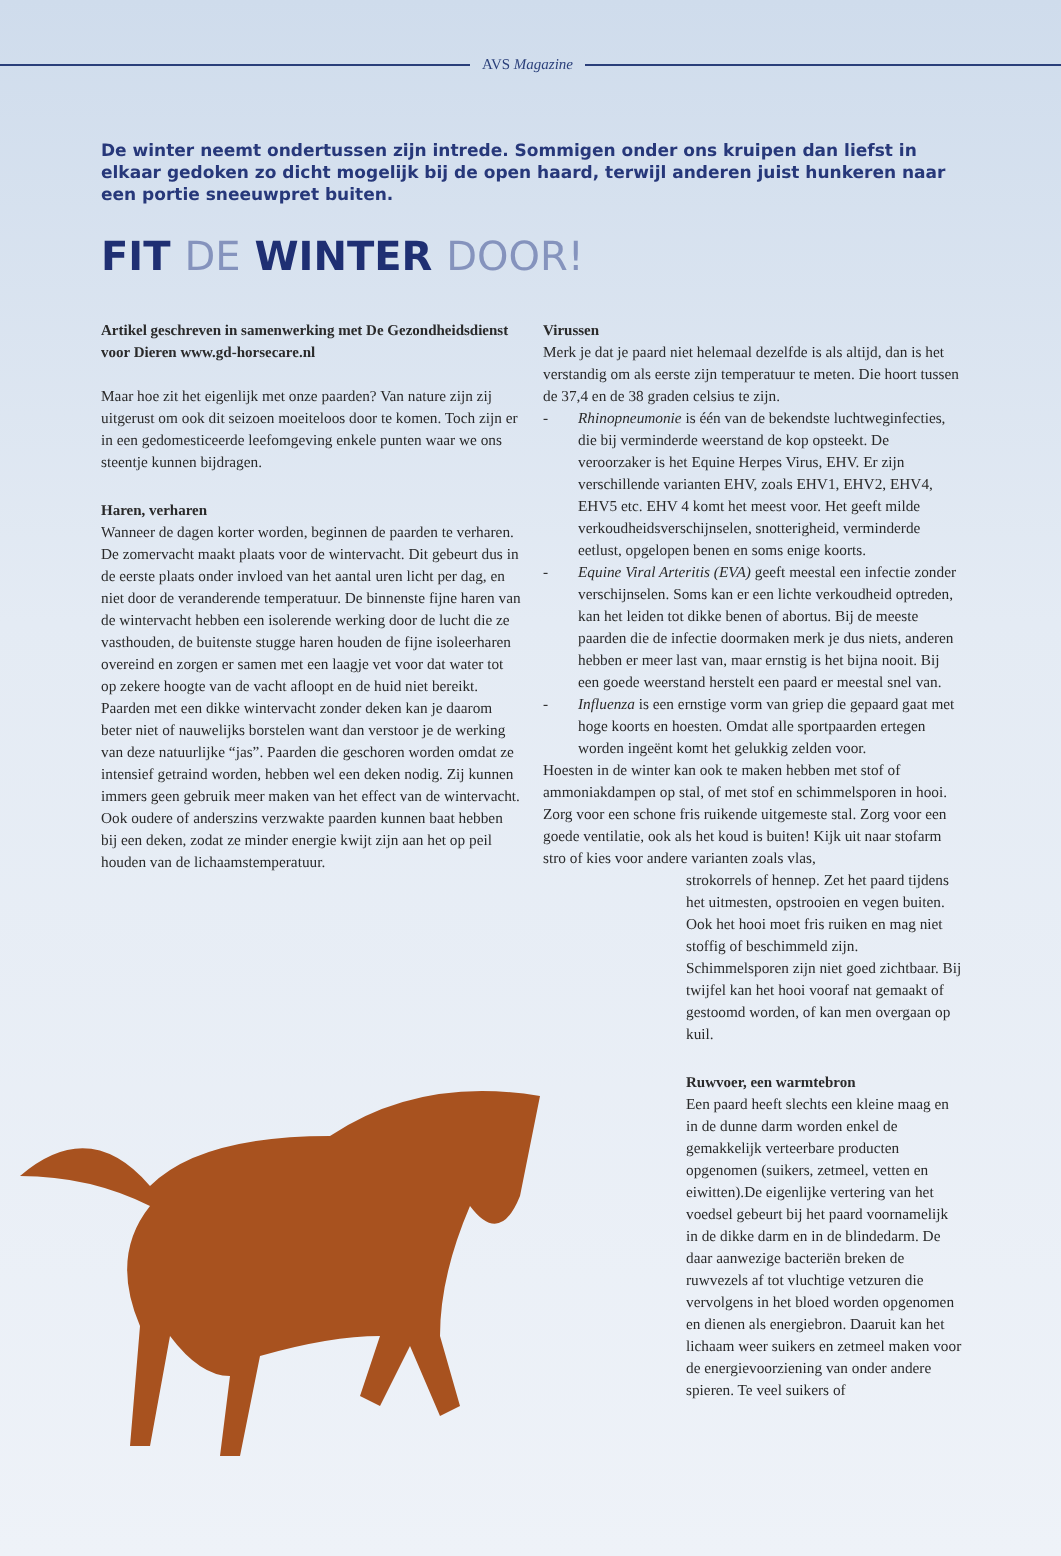AVS Magazine
De winter neemt ondertussen zijn intrede. Sommigen onder ons kruipen dan liefst in elkaar gedoken zo dicht mogelijk bij de open haard, terwijl anderen juist hunkeren naar een portie sneeuwpret buiten.
FIT DE WINTER DOOR!
Artikel geschreven in samenwerking met De Gezondheidsdienst voor Dieren www.gd-horsecare.nl
Maar hoe zit het eigenlijk met onze paarden? Van nature zijn zij uitgerust om ook dit seizoen moeiteloos door te komen. Toch zijn er in een gedomesticeerde leefomgeving enkele punten waar we ons steentje kunnen bijdragen.
Haren, verharen
Wanneer de dagen korter worden, beginnen de paarden te verharen. De zomervacht maakt plaats voor de wintervacht. Dit gebeurt dus in de eerste plaats onder invloed van het aantal uren licht per dag, en niet door de veranderende temperatuur. De binnenste fijne haren van de wintervacht hebben een isolerende werking door de lucht die ze vasthouden, de buitenste stugge haren houden de fijne isoleerharen overeind en zorgen er samen met een laagje vet voor dat water tot op zekere hoogte van de vacht afloopt en de huid niet bereikt. Paarden met een dikke wintervacht zonder deken kan je daarom beter niet of nauwelijks borstelen want dan verstoor je de werking van deze natuurlijke “jas”. Paarden die geschoren worden omdat ze intensief getraind worden, hebben wel een deken nodig. Zij kunnen immers geen gebruik meer maken van het effect van de wintervacht. Ook oudere of anderszins verzwakte paarden kunnen baat hebben bij een deken, zodat ze minder energie kwijt zijn aan het op peil houden van de lichaamstemperatuur.
Virussen
Merk je dat je paard niet helemaal dezelfde is als altijd, dan is het verstandig om als eerste zijn temperatuur te meten. Die hoort tussen de 37,4 en de 38 graden celsius te zijn.
- Rhinopneumonie is één van de bekendste luchtweginfecties, die bij verminderde weerstand de kop opsteekt. De veroorzaker is het Equine Herpes Virus, EHV. Er zijn verschillende varianten EHV, zoals EHV1, EHV2, EHV4, EHV5 etc. EHV 4 komt het meest voor. Het geeft milde verkoudheidsverschijnselen, snotterigheid, verminderde eetlust, opgelopen benen en soms enige koorts.
- Equine Viral Arteritis (EVA) geeft meestal een infectie zonder verschijnselen. Soms kan er een lichte verkoudheid optreden, kan het leiden tot dikke benen of abortus. Bij de meeste paarden die de infectie doormaken merk je dus niets, anderen hebben er meer last van, maar ernstig is het bijna nooit. Bij een goede weerstand herstelt een paard er meestal snel van.
- Influenza is een ernstige vorm van griep die gepaard gaat met hoge koorts en hoesten. Omdat alle sportpaarden ertegen worden ingeënt komt het gelukkig zelden voor.
Hoesten in de winter kan ook te maken hebben met stof of ammoniakdampen op stal, of met stof en schimmelsporen in hooi. Zorg voor een schone fris ruikende uitgemeste stal. Zorg voor een goede ventilatie, ook als het koud is buiten! Kijk uit naar stofarm stro of kies voor andere varianten zoals vlas,
strokorrels of hennep. Zet het paard tijdens het uitmesten, opstrooien en vegen buiten. Ook het hooi moet fris ruiken en mag niet stoffig of beschimmeld zijn. Schimmelsporen zijn niet goed zichtbaar. Bij twijfel kan het hooi vooraf nat gemaakt of gestoomd worden, of kan men overgaan op kuil.
Ruwvoer, een warmtebron
Een paard heeft slechts een kleine maag en in de dunne darm worden enkel de gemakkelijk verteerbare producten opgenomen (suikers, zetmeel, vetten en eiwitten).De eigenlijke vertering van het voedsel gebeurt bij het paard voornamelijk in de dikke darm en in de blindedarm. De daar aanwezige bacteriën breken de ruwvezels af tot vluchtige vetzuren die vervolgens in het bloed worden opgenomen en dienen als energiebron. Daaruit kan het lichaam weer suikers en zetmeel maken voor de energievoorziening van onder andere spieren. Te veel suikers of